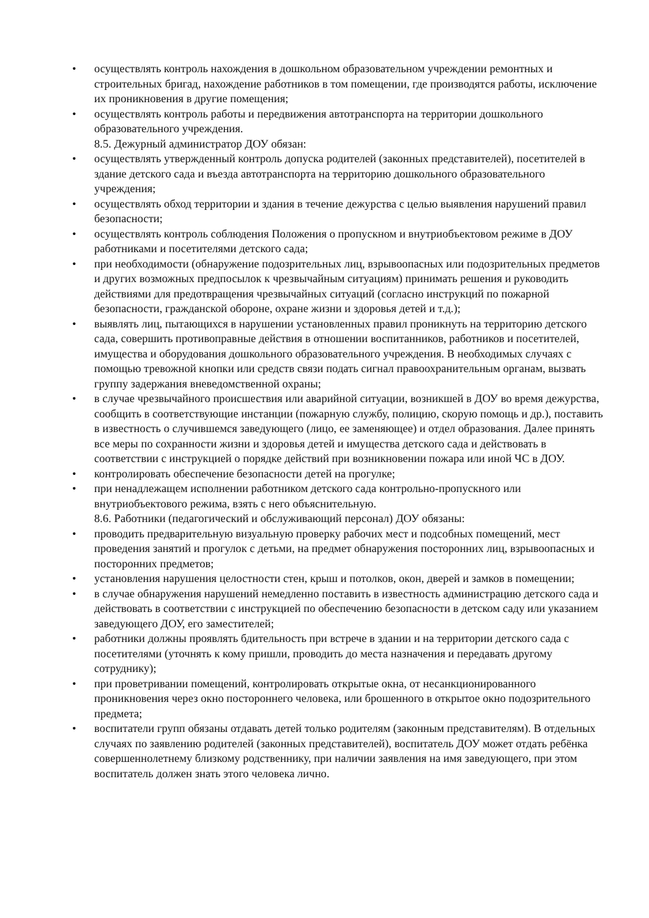• осуществлять контроль нахождения в дошкольном образовательном учреждении ремонтных и строительных бригад, нахождение работников в том помещении, где производятся работы, исключение их проникновения в другие помещения;
• осуществлять контроль работы и передвижения автотранспорта на территории дошкольного образовательного учреждения.
8.5. Дежурный администратор ДОУ обязан:
• осуществлять утвержденный контроль допуска родителей (законных представителей), посетителей в здание детского сада и въезда автотранспорта на территорию дошкольного образовательного учреждения;
• осуществлять обход территории и здания в течение дежурства с целью выявления нарушений правил безопасности;
• осуществлять контроль соблюдения Положения о пропускном и внутриобъектовом режиме в ДОУ работниками и посетителями детского сада;
• при необходимости (обнаружение подозрительных лиц, взрывоопасных или подозрительных предметов и других возможных предпосылок к чрезвычайным ситуациям) принимать решения и руководить действиями для предотвращения чрезвычайных ситуаций (согласно инструкций по пожарной безопасности, гражданской обороне, охране жизни и здоровья детей и т.д.);
• выявлять лиц, пытающихся в нарушении установленных правил проникнуть на территорию детского сада, совершить противоправные действия в отношении воспитанников, работников и посетителей, имущества и оборудования дошкольного образовательного учреждения. В необходимых случаях с помощью тревожной кнопки или средств связи подать сигнал правоохранительным органам, вызвать группу задержания вневедомственной охраны;
• в случае чрезвычайного происшествия или аварийной ситуации, возникшей в ДОУ во время дежурства, сообщить в соответствующие инстанции (пожарную службу, полицию, скорую помощь и др.), поставить в известность о случившемся заведующего (лицо, ее заменяющее) и отдел образования. Далее принять все меры по сохранности жизни и здоровья детей и имущества детского сада и действовать в соответствии с инструкцией о порядке действий при возникновении пожара или иной ЧС в ДОУ.
• контролировать обеспечение безопасности детей на прогулке;
• при ненадлежащем исполнении работником детского сада контрольно-пропускного или внутриобъектового режима, взять с него объяснительную.
8.6. Работники (педагогический и обслуживающий персонал) ДОУ обязаны:
• проводить предварительную визуальную проверку рабочих мест и подсобных помещений, мест проведения занятий и прогулок с детьми, на предмет обнаружения посторонних лиц, взрывоопасных и посторонних предметов;
• установления нарушения целостности стен, крыш и потолков, окон, дверей и замков в помещении;
• в случае обнаружения нарушений немедленно поставить в известность администрацию детского сада и действовать в соответствии с инструкцией по обеспечению безопасности в детском саду или указанием заведующего ДОУ, его заместителей;
• работники должны проявлять бдительность при встрече в здании и на территории детского сада с посетителями (уточнять к кому пришли, проводить до места назначения и передавать другому сотруднику);
• при проветривании помещений, контролировать открытые окна, от несанкционированного проникновения через окно постороннего человека, или брошенного в открытое окно подозрительного предмета;
• воспитатели групп обязаны отдавать детей только родителям (законным представителям). В отдельных случаях по заявлению родителей (законных представителей), воспитатель ДОУ может отдать ребёнка совершеннолетнему близкому родственнику, при наличии заявления на имя заведующего, при этом воспитатель должен знать этого человека лично.